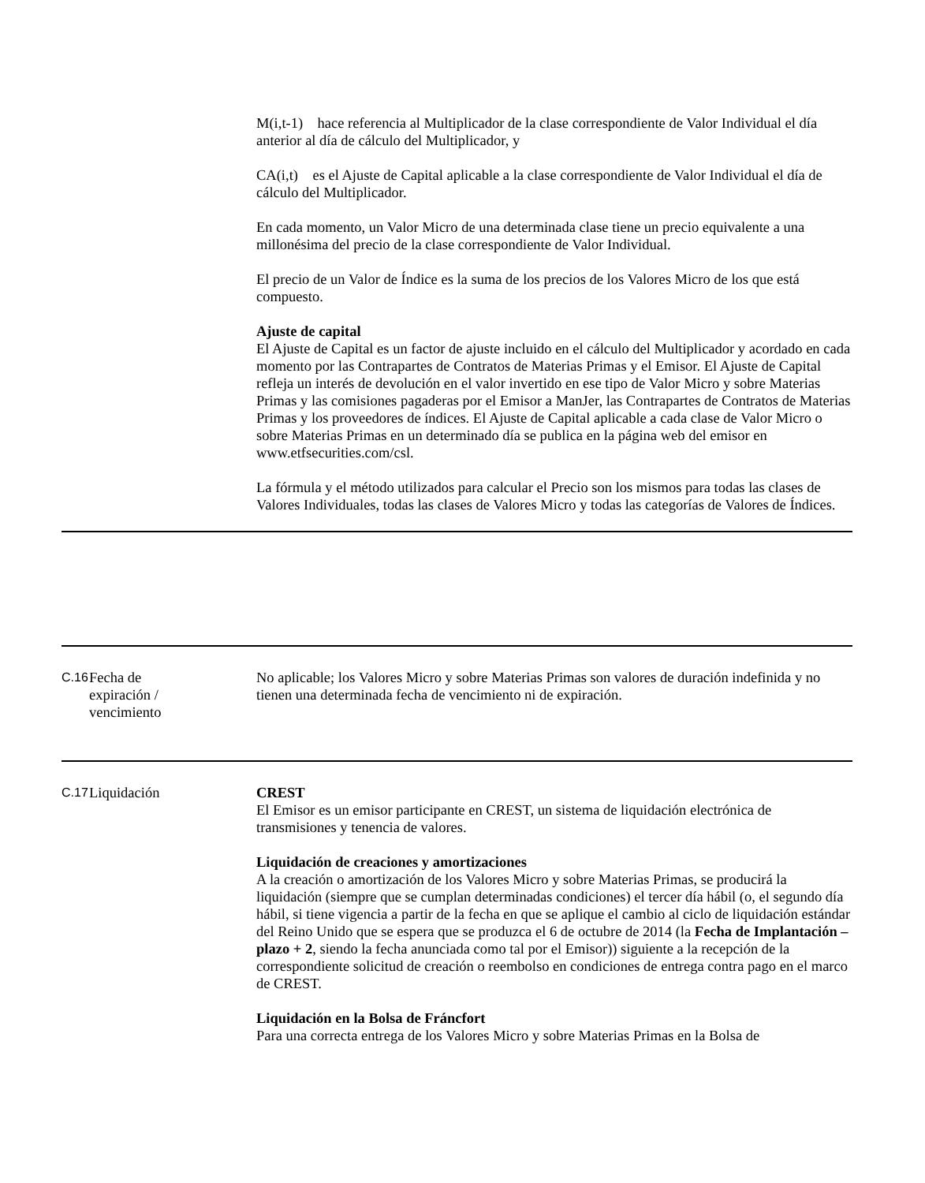M(i,t-1) hace referencia al Multiplicador de la clase correspondiente de Valor Individual el día anterior al día de cálculo del Multiplicador, y
CA(i,t) es el Ajuste de Capital aplicable a la clase correspondiente de Valor Individual el día de cálculo del Multiplicador.
En cada momento, un Valor Micro de una determinada clase tiene un precio equivalente a una millonésima del precio de la clase correspondiente de Valor Individual.
El precio de un Valor de Índice es la suma de los precios de los Valores Micro de los que está compuesto.
Ajuste de capital
El Ajuste de Capital es un factor de ajuste incluido en el cálculo del Multiplicador y acordado en cada momento por las Contrapartes de Contratos de Materias Primas y el Emisor. El Ajuste de Capital refleja un interés de devolución en el valor invertido en ese tipo de Valor Micro y sobre Materias Primas y las comisiones pagaderas por el Emisor a ManJer, las Contrapartes de Contratos de Materias Primas y los proveedores de índices. El Ajuste de Capital aplicable a cada clase de Valor Micro o sobre Materias Primas en un determinado día se publica en la página web del emisor en www.etfsecurities.com/csl.
La fórmula y el método utilizados para calcular el Precio son los mismos para todas las clases de Valores Individuales, todas las clases de Valores Micro y todas las categorías de Valores de Índices.
| C.16 | Fecha de expiración / vencimiento | No aplicable; los Valores Micro y sobre Materias Primas son valores de duración indefinida y no tienen una determinada fecha de vencimiento ni de expiración. |
| C.17 | Liquidación | CREST El Emisor es un emisor participante en CREST, un sistema de liquidación electrónica de transmisiones y tenencia de valores. Liquidación de creaciones y amortizaciones A la creación o amortización de los Valores Micro y sobre Materias Primas, se producirá la liquidación (siempre que se cumplan determinadas condiciones) el tercer día hábil (o, el segundo día hábil, si tiene vigencia a partir de la fecha en que se aplique el cambio al ciclo de liquidación estándar del Reino Unido que se espera que se produzca el 6 de octubre de 2014 (la Fecha de Implantación – plazo + 2 , siendo la fecha anunciada como tal por el Emisor)) siguiente a la recepción de la correspondiente solicitud de creación o reembolso en condiciones de entrega contra pago en el marco de CREST. Liquidación en la Bolsa de Fráncfort Para una correcta entrega de los Valores Micro y sobre Materias Primas en la Bolsa de |